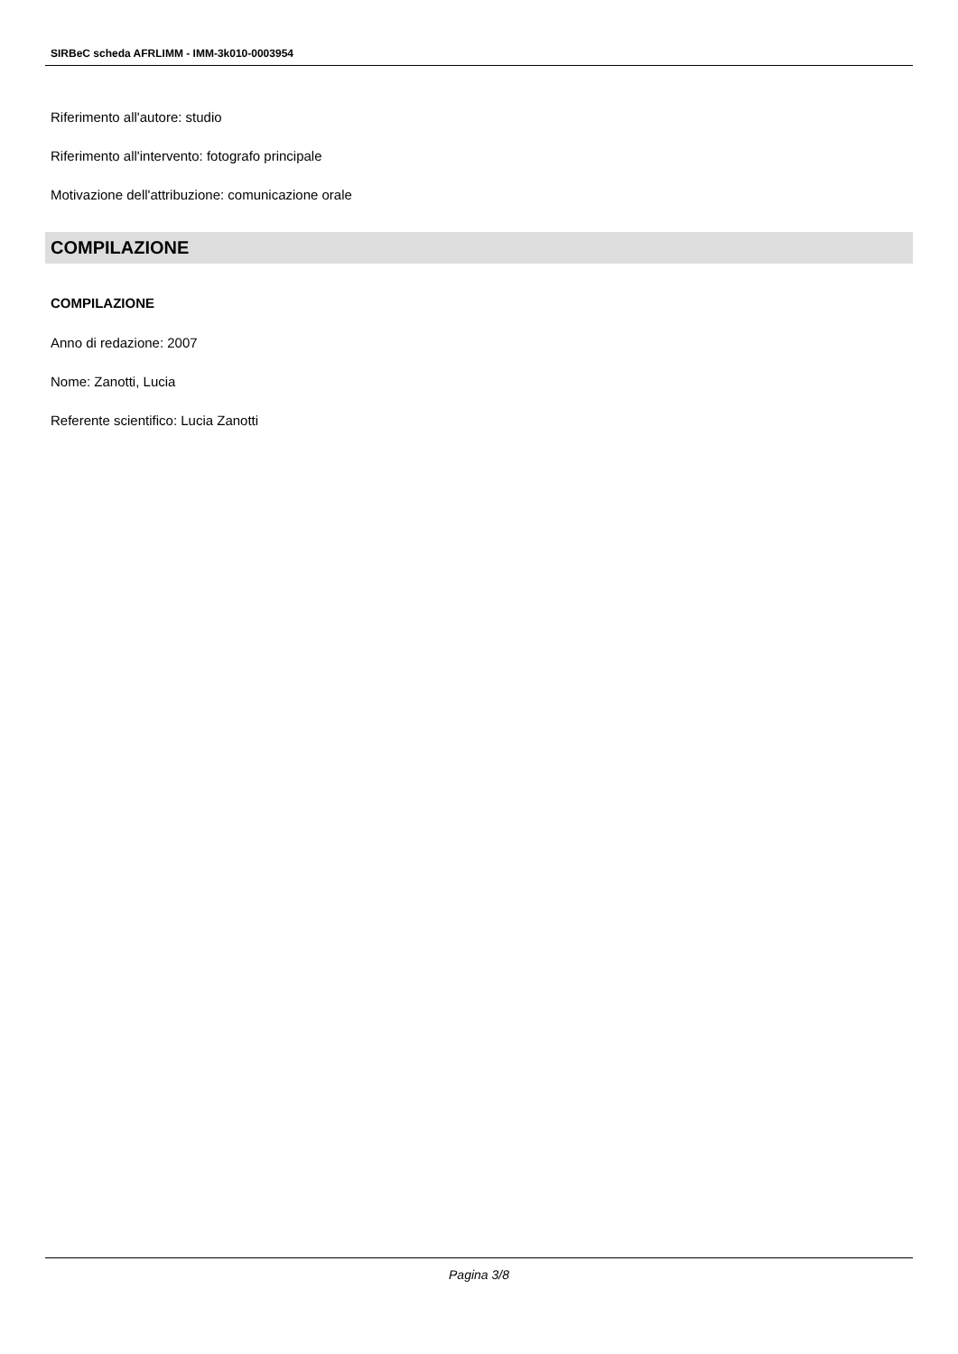SIRBeC scheda AFRLIMM - IMM-3k010-0003954
Riferimento all'autore: studio
Riferimento all'intervento: fotografo principale
Motivazione dell'attribuzione: comunicazione orale
COMPILAZIONE
COMPILAZIONE
Anno di redazione: 2007
Nome: Zanotti, Lucia
Referente scientifico: Lucia Zanotti
Pagina 3/8